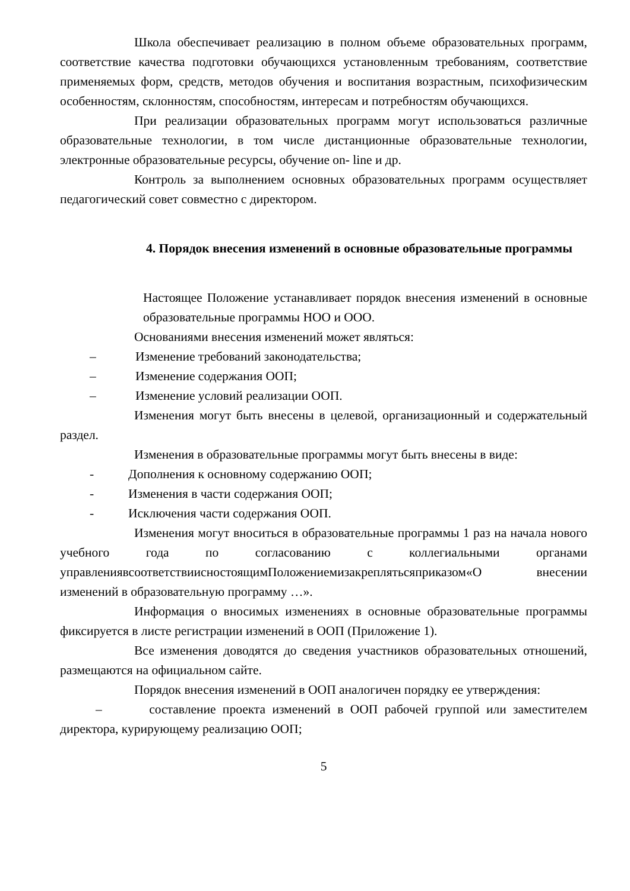Школа обеспечивает реализацию в полном объеме образовательных программ, соответствие качества подготовки обучающихся установленным требованиям, соответствие применяемых форм, средств, методов обучения и воспитания возрастным, психофизическим особенностям, склонностям, способностям, интересам и потребностям обучающихся.
При реализации образовательных программ могут использоваться различные образовательные технологии, в том числе дистанционные образовательные технологии, электронные образовательные ресурсы, обучение on- line и др.
Контроль за выполнением основных образовательных программ осуществляет педагогический совет совместно с директором.
4. Порядок внесения изменений в основные образовательные программы
Настоящее Положение устанавливает порядок внесения изменений в основные образовательные программы НОО и ООО.
Основаниями внесения изменений может являться:
– Изменение требований законодательства;
– Изменение содержания ООП;
– Изменение условий реализации ООП.
Изменения могут быть внесены в целевой, организационный и содержательный раздел.
Изменения в образовательные программы могут быть внесены в виде:
- Дополнения к основному содержанию ООП;
- Изменения в части содержания ООП;
- Исключения части содержания ООП.
Изменения могут вноситься в образовательные программы 1 раз на начала нового учебного года по согласованию с коллегиальными органами управлениявсоответствиисностоящимПоложениемизакреплятьсяприказом«О внесении изменений в образовательную программу …».
Информация о вносимых изменениях в основные образовательные программы фиксируется в листе регистрации изменений в ООП (Приложение 1).
Все изменения доводятся до сведения участников образовательных отношений, размещаются на официальном сайте.
Порядок внесения изменений в ООП аналогичен порядку ее утверждения:
– составление проекта изменений в ООП рабочей группой или заместителем директора, курирующему реализацию ООП;
5